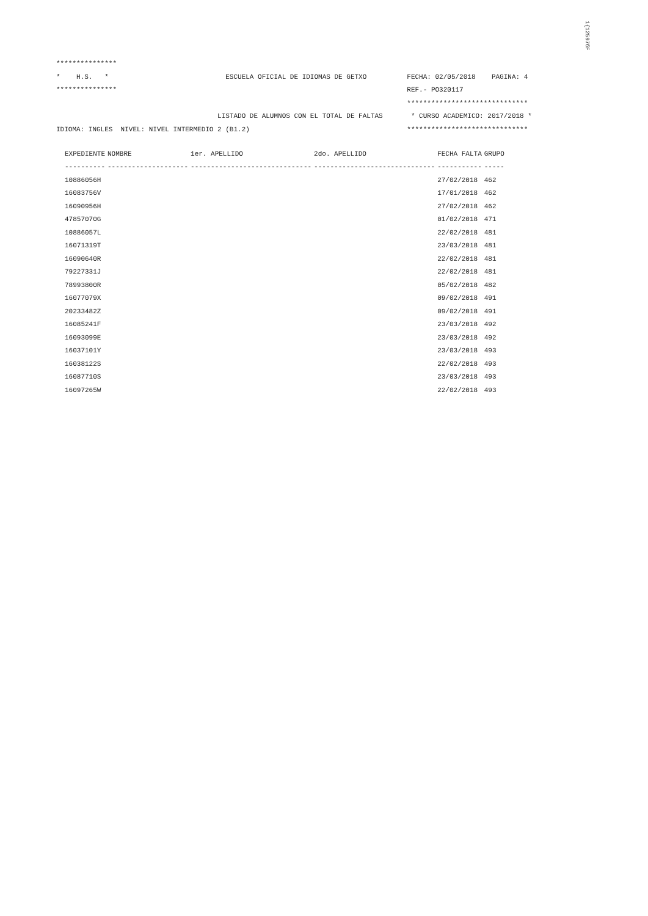i{12597бF
***************
*    H.S.   *                             ESCUELA OFICIAL DE IDIOMAS DE GETXO          FECHA: 02/05/2018    PAGINA: 4
***************                                                                        REF.- PO320117
                                                                                       ******************************
                                        LISTADO DE ALUMNOS CON EL TOTAL DE FALTAS       * CURSO ACADEMICO: 2017/2018 *
IDIOMA: INGLES  NIVEL: NIVEL INTERMEDIO 2 (B1.2)                                       ******************************
| EXPEDIENTE | NOMBRE | 1er. APELLIDO | 2do. APELLIDO | FECHA FALTA | GRUPO |
| --- | --- | --- | --- | --- | --- |
| ---------- | -------------------- | ------------------------------ | ------------------------------ | ----------- | ----- |
| 10886056H | | | | 27/02/2018 | 462 |
| 16083756V | | | | 17/01/2018 | 462 |
| 16090956H | | | | 27/02/2018 | 462 |
| 47857070G | | | | 01/02/2018 | 471 |
| 10886057L | | | | 22/02/2018 | 481 |
| 16071319T | | | | 23/03/2018 | 481 |
| 16090640R | | | | 22/02/2018 | 481 |
| 79227331J | | | | 22/02/2018 | 481 |
| 78993800R | | | | 05/02/2018 | 482 |
| 16077079X | | | | 09/02/2018 | 491 |
| 20233482Z | | | | 09/02/2018 | 491 |
| 16085241F | | | | 23/03/2018 | 492 |
| 16093099E | | | | 23/03/2018 | 492 |
| 16037101Y | | | | 23/03/2018 | 493 |
| 16038122S | | | | 22/02/2018 | 493 |
| 16087710S | | | | 23/03/2018 | 493 |
| 16097265W | | | | 22/02/2018 | 493 |